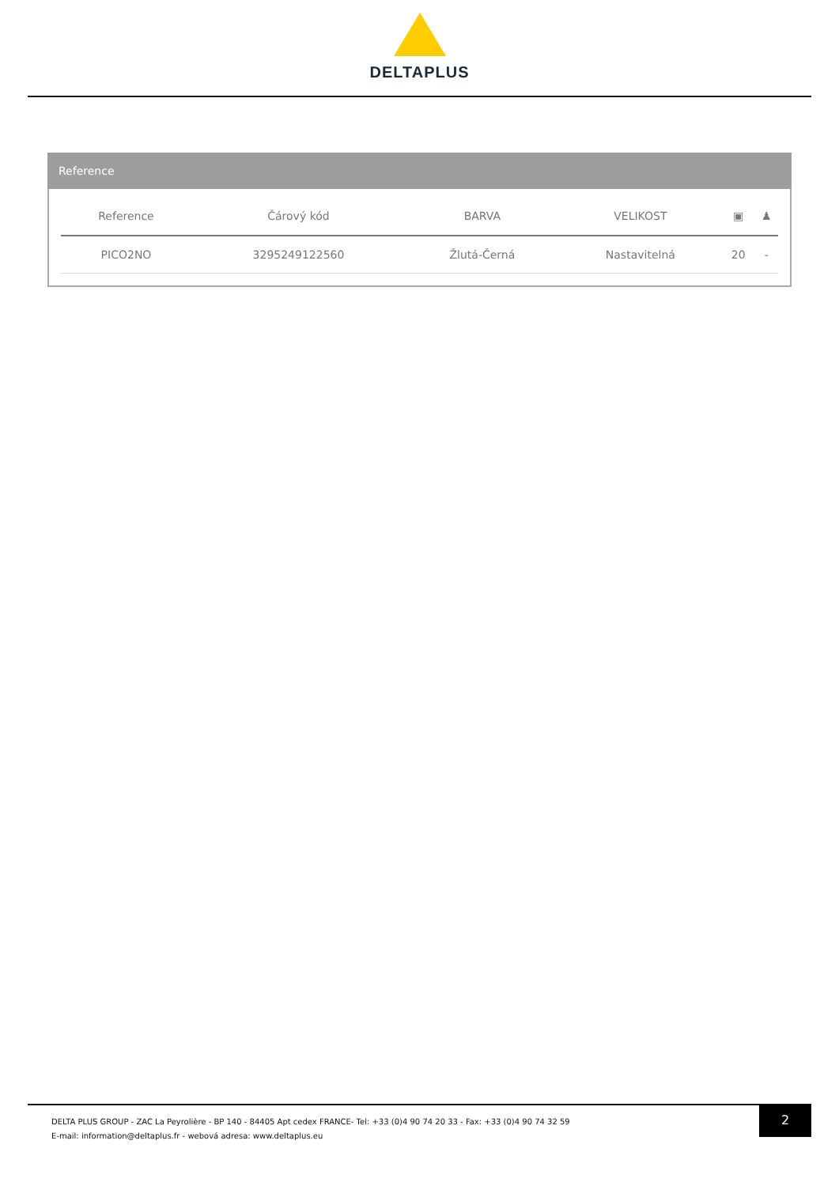DELTAPLUS
Reference
| Reference | Čárový kód | BARVA | VELIKOST | ▣ | ♟ |
| --- | --- | --- | --- | --- | --- |
| PICO2NO | 3295249122560 | Žlutá-Černá | Nastavitelná | 20 | - |
DELTA PLUS GROUP - ZAC La Peyrolière - BP 140 - 84405 Apt cedex FRANCE- Tel: +33 (0)4 90 74 20 33 - Fax: +33 (0)4 90 74 32 59
E-mail: information@deltaplus.fr - webová adresa: www.deltaplus.eu
2